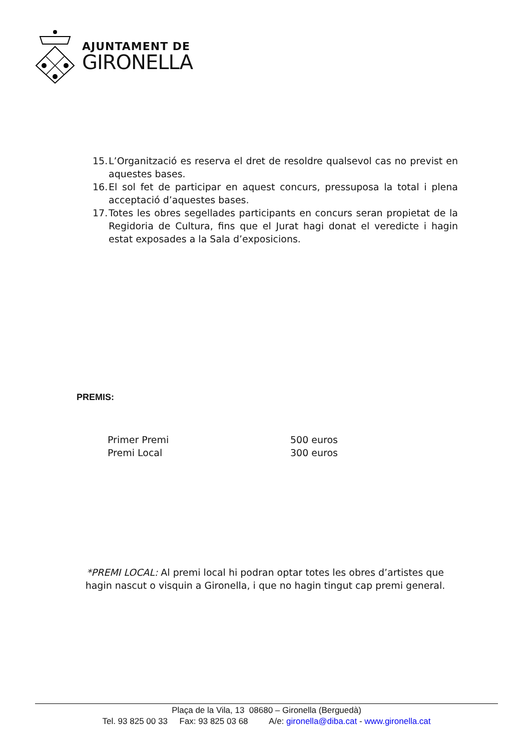AJUNTAMENT DE
GIRONELLA
15. L’Organització es reserva el dret de resoldre qualsevol cas no previst en aquestes bases.
16. El sol fet de participar en aquest concurs, pressuposa la total i plena acceptació d’aquestes bases.
17. Totes les obres segellades participants en concurs seran propietat de la Regidoria de Cultura, fins que el Jurat hagi donat el veredicte i hagin estat exposades a la Sala d’exposicions.
PREMIS:
Primer Premi 500 euros
Premi Local 300 euros
*PREMI LOCAL: Al premi local hi podran optar totes les obres d’artistes que hagin nascut o visquin a Gironella, i que no hagin tingut cap premi general.
Plaça de la Vila, 13 08680 – Gironella (Berguedà)
Tel. 93 825 00 33 Fax: 93 825 03 68 A/e: gironella@diba.cat - www.gironella.cat